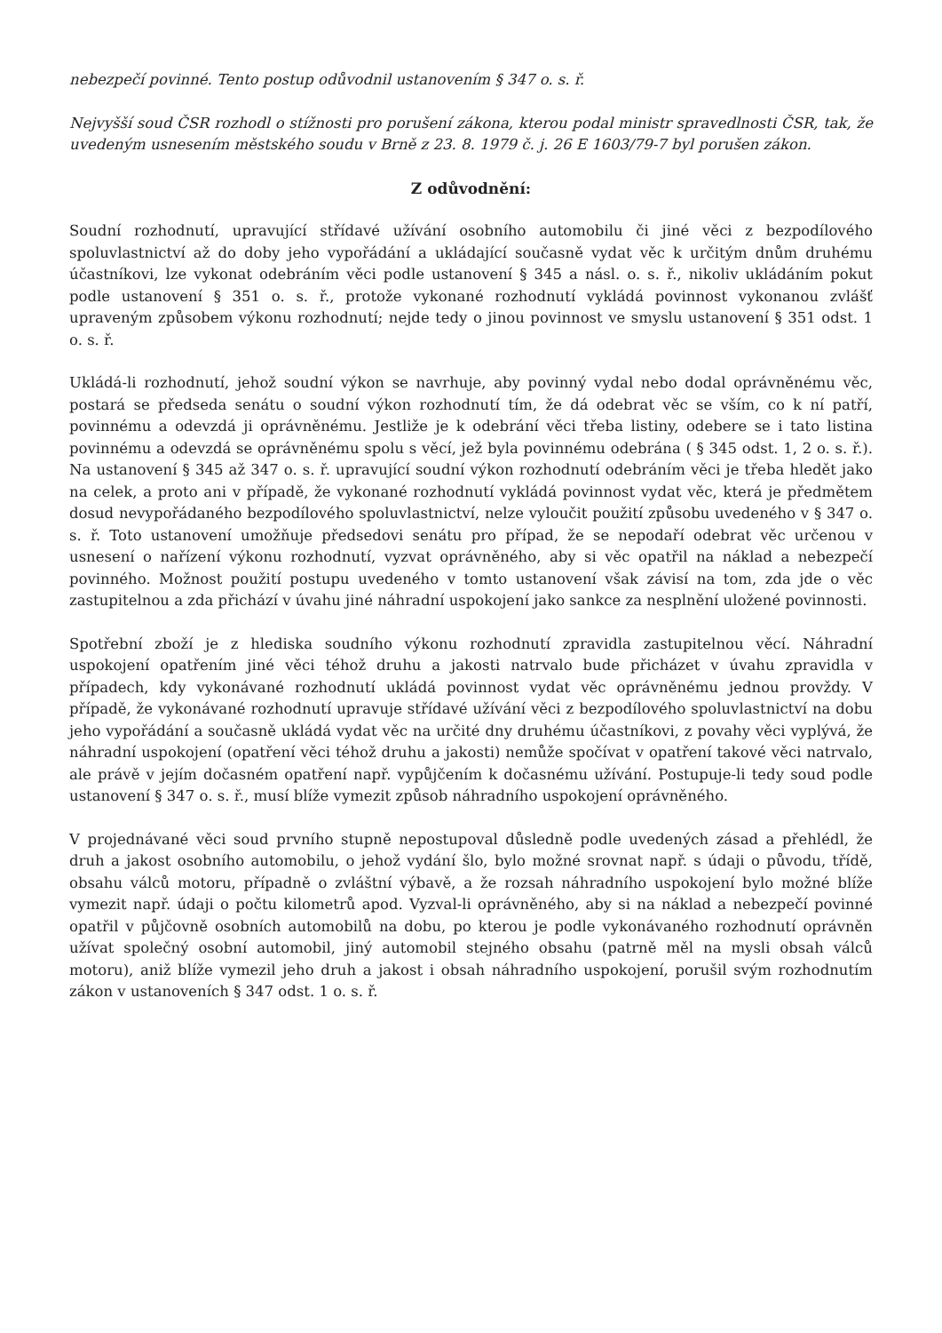nebezpečí povinné. Tento postup odůvodnil ustanovením § 347 o. s. ř.
Nejvyšší soud ČSR rozhodl o stížnosti pro porušení zákona, kterou podal ministr spravedlnosti ČSR, tak, že uvedeným usnesením městského soudu v Brně z 23. 8. 1979 č. j. 26 E 1603/79-7 byl porušen zákon.
Z odůvodnění:
Soudní rozhodnutí, upravující střídavé užívání osobního automobilu či jiné věci z bezpodílového spoluvlastnictví až do doby jeho vypořádání a ukládající současně vydat věc k určitým dnům druhému účastníkovi, lze vykonat odebráním věci podle ustanovení § 345 a násl. o. s. ř., nikoliv ukládáním pokut podle ustanovení § 351 o. s. ř., protože vykonané rozhodnutí vykládá povinnost vykonanou zvlášť upraveným způsobem výkonu rozhodnutí; nejde tedy o jinou povinnost ve smyslu ustanovení § 351 odst. 1 o. s. ř.
Ukládá-li rozhodnutí, jehož soudní výkon se navrhuje, aby povinný vydal nebo dodal oprávněnému věc, postará se předseda senátu o soudní výkon rozhodnutí tím, že dá odebrat věc se vším, co k ní patří, povinnému a odevzdá ji oprávněnému. Jestliže je k odebrání věci třeba listiny, odebere se i tato listina povinnému a odevzdá se oprávněnému spolu s věcí, jež byla povinnému odebrána ( § 345 odst. 1, 2 o. s. ř.). Na ustanovení § 345 až 347 o. s. ř. upravující soudní výkon rozhodnutí odebráním věci je třeba hledět jako na celek, a proto ani v případě, že vykonané rozhodnutí vykládá povinnost vydat věc, která je předmětem dosud nevypořádaného bezpodílového spoluvlastnictví, nelze vyloučit použití způsobu uvedeného v § 347 o. s. ř. Toto ustanovení umožňuje předsedovi senátu pro případ, že se nepodaří odebrat věc určenou v usnesení o nařízení výkonu rozhodnutí, vyzvat oprávněného, aby si věc opatřil na náklad a nebezpečí povinného. Možnost použití postupu uvedeného v tomto ustanovení však závisí na tom, zda jde o věc zastupitelnou a zda přichází v úvahu jiné náhradní uspokojení jako sankce za nesplnění uložené povinnosti.
Spotřební zboží je z hlediska soudního výkonu rozhodnutí zpravidla zastupitelnou věcí. Náhradní uspokojení opatřením jiné věci téhož druhu a jakosti natrvalo bude přicházet v úvahu zpravidla v případech, kdy vykonávané rozhodnutí ukládá povinnost vydat věc oprávněnému jednou provždy. V případě, že vykonávané rozhodnutí upravuje střídavé užívání věci z bezpodílového spoluvlastnictví na dobu jeho vypořádání a současně ukládá vydat věc na určité dny druhému účastníkovi, z povahy věci vyplývá, že náhradní uspokojení (opatření věci téhož druhu a jakosti) nemůže spočívat v opatření takové věci natrvalo, ale právě v jejím dočasném opatření např. vypůjčením k dočasnému užívání. Postupuje-li tedy soud podle ustanovení § 347 o. s. ř., musí blíže vymezit způsob náhradního uspokojení oprávněného.
V projednávané věci soud prvního stupně nepostupoval důsledně podle uvedených zásad a přehlédl, že druh a jakost osobního automobilu, o jehož vydání šlo, bylo možné srovnat např. s údaji o původu, třídě, obsahu válců motoru, případně o zvláštní výbavě, a že rozsah náhradního uspokojení bylo možné blíže vymezit např. údaji o počtu kilometrů apod. Vyzval-li oprávněného, aby si na náklad a nebezpečí povinné opatřil v půjčovně osobních automobilů na dobu, po kterou je podle vykonávaného rozhodnutí oprávněn užívat společný osobní automobil, jiný automobil stejného obsahu (patrně měl na mysli obsah válců motoru), aniž blíže vymezil jeho druh a jakost i obsah náhradního uspokojení, porušil svým rozhodnutím zákon v ustanoveních § 347 odst. 1 o. s. ř.